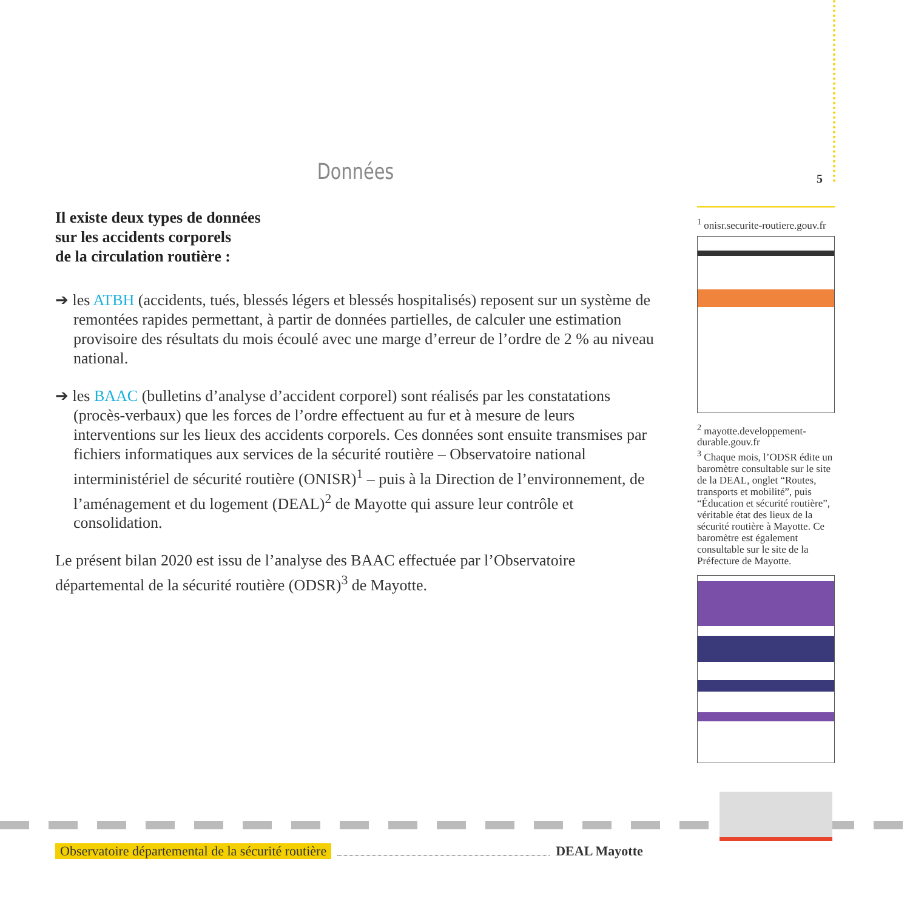5
Données
Il existe deux types de données
sur les accidents corporels
de la circulation routière :
➔ les ATBH (accidents, tués, blessés légers et blessés hospitalisés) reposent sur un système de remontées rapides permettant, à partir de données partielles, de calculer une estimation provisoire des résultats du mois écoulé avec une marge d’erreur de l’ordre de 2 % au niveau national.
➔ les BAAC (bulletins d’analyse d’accident corporel) sont réalisés par les constatations (procès-verbaux) que les forces de l’ordre effectuent au fur et à mesure de leurs interventions sur les lieux des accidents corporels. Ces données sont ensuite transmises par fichiers informatiques aux services de la sécurité routière – Observatoire national interministériel de sécurité routière (ONISR)<sup>1</sup> – puis à la Direction de l’environnement, de l’aménagement et du logement (DEAL)<sup>2</sup> de Mayotte qui assure leur contrôle et consolidation.
Le présent bilan 2020 est issu de l’analyse des BAAC effectuée par l’Observatoire départemental de la sécurité routière (ODSR)<sup>3</sup> de Mayotte.
<sup>1</sup> onisr.securite-routiere.gouv.fr
<sup>2</sup> mayotte.developpement-durable.gouv.fr
<sup>3</sup> Chaque mois, l’ODSR édite un baromètre consultable sur le site de la DEAL, onglet “Routes, transports et mobilité”, puis “Éducation et sécurité routière”, véritable état des lieux de la sécurité routière à Mayotte. Ce baromètre est également consultable sur le site de la Préfecture de Mayotte.
Observatoire départemental de la sécurité routière DEAL Mayotte